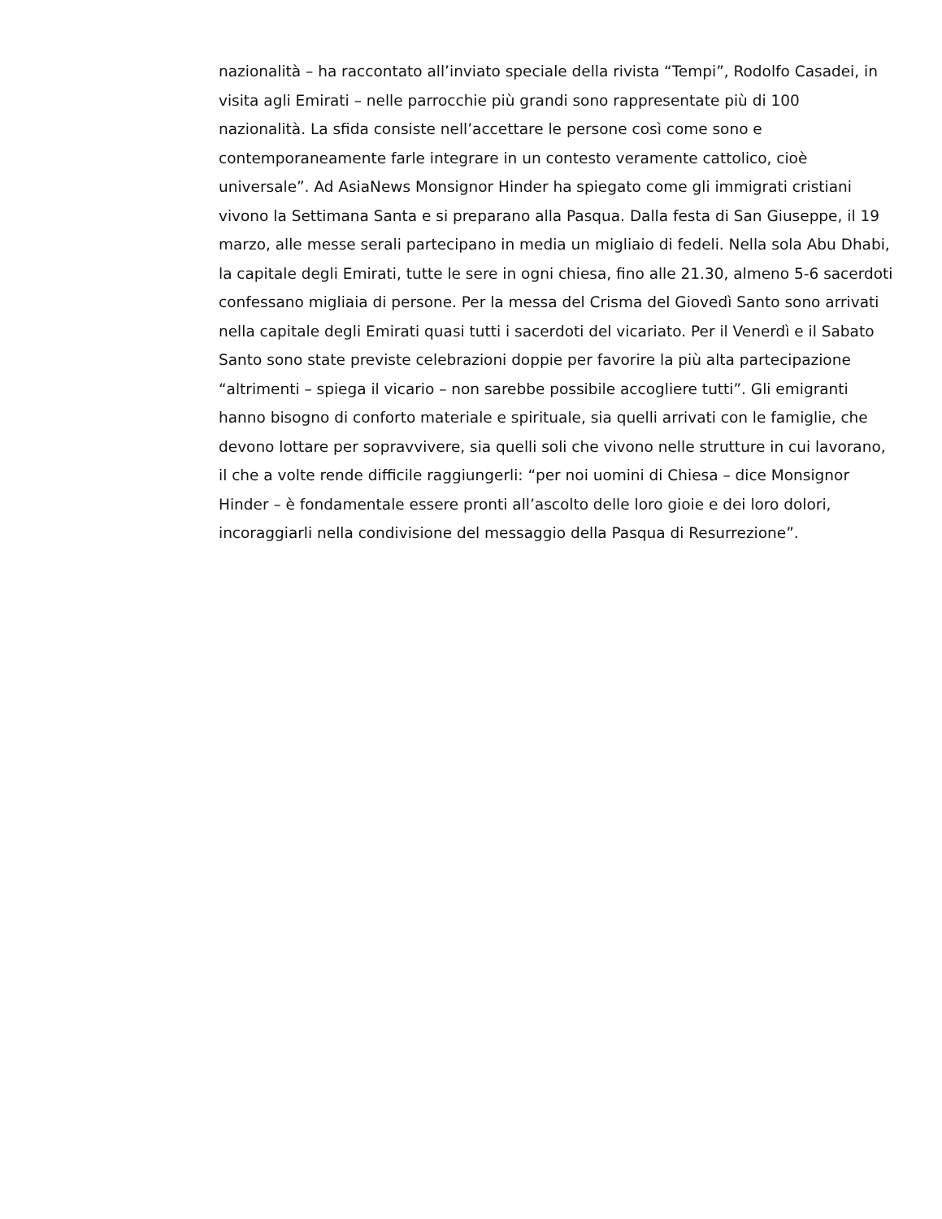nazionalità – ha raccontato all’inviato speciale della rivista “Tempi”, Rodolfo Casadei, in
visita agli Emirati – nelle parrocchie più grandi sono rappresentate più di 100
nazionalità. La sfida consiste nell’accettare le persone così come sono e
contemporaneamente farle integrare in un contesto veramente cattolico, cioè
universale”. Ad AsiaNews Monsignor Hinder ha spiegato come gli immigrati cristiani
vivono la Settimana Santa e si preparano alla Pasqua. Dalla festa di San Giuseppe, il 19
marzo, alle messe serali partecipano in media un migliaio di fedeli. Nella sola Abu Dhabi,
la capitale degli Emirati, tutte le sere in ogni chiesa, fino alle 21.30, almeno 5-6 sacerdoti
confessano migliaia di persone. Per la messa del Crisma del Giovedì Santo sono arrivati
nella capitale degli Emirati quasi tutti i sacerdoti del vicariato. Per il Venerdì e il Sabato
Santo sono state previste celebrazioni doppie per favorire la più alta partecipazione
“altrimenti – spiega il vicario – non sarebbe possibile accogliere tutti”. Gli emigranti
hanno bisogno di conforto materiale e spirituale, sia quelli arrivati con le famiglie, che
devono lottare per sopravvivere, sia quelli soli che vivono nelle strutture in cui lavorano,
il che a volte rende difficile raggiungerli: “per noi uomini di Chiesa – dice Monsignor
Hinder – è fondamentale essere pronti all’ascolto delle loro gioie e dei loro dolori,
incoraggiarli nella condivisione del messaggio della Pasqua di Resurrezione”.